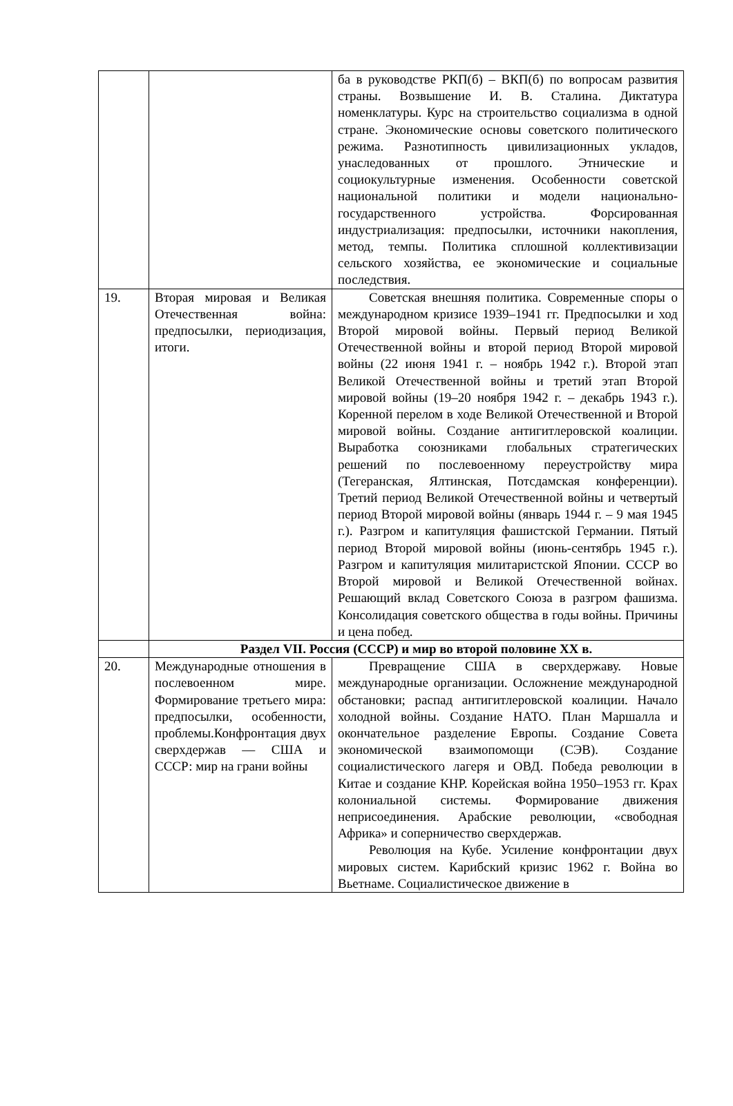| | | ба в руководстве РКП(б) – ВКП(б) по вопросам развития страны. Возвышение И. В. Сталина. Диктатура номенклатуры. Курс на строительство социализма в одной стране. Экономические основы советского политического режима. Разнотипность цивилизационных укладов, унаследованных от прошлого. Этнические и социокультурные изменения. Особенности советской национальной политики и модели национально-государственного устройства. Форсированная индустриализация: предпосылки, источники накопления, метод, темпы. Политика сплошной коллективизации сельского хозяйства, ее экономические и социальные последствия. |
| 19. | Вторая мировая и Великая Отечественная война: предпосылки, периодизация, итоги. | Советская внешняя политика. Современные споры о международном кризисе 1939–1941 гг. Предпосылки и ход Второй мировой войны. Первый период Великой Отечественной войны и второй период Второй мировой войны (22 июня 1941 г. – ноябрь 1942 г.). Второй этап Великой Отечественной войны и третий этап Второй мировой войны (19–20 ноября 1942 г. – декабрь 1943 г.). Коренной перелом в ходе Великой Отечественной и Второй мировой войны. Создание антигитлеровской коалиции. Выработка союзниками глобальных стратегических решений по послевоенному переустройству мира (Тегеранская, Ялтинская, Потсдамская конференции). Третий период Великой Отечественной войны и четвертый период Второй мировой войны (январь 1944 г. – 9 мая 1945 г.). Разгром и капитуляция фашистской Германии. Пятый период Второй мировой войны (июнь-сентябрь 1945 г.). Разгром и капитуляция милитаристской Японии. СССР во Второй мировой и Великой Отечественной войнах. Решающий вклад Советского Союза в разгром фашизма. Консолидация советского обществa в годы войны. Причины и цена побед. |
| | Раздел VII. Россия (СССР) и мир во второй половине XX в. | |
| 20. | Международные отношения в послевоенном мире. Формирование третьего мира: предпосылки, особенности, проблемы.Конфронтация двух сверхдержав — США и СССР: мир на грани войны | Превращение США в сверхдержаву. Новые международные организации. Осложнение международной обстановки; распад антигитлеровской коалиции. Начало холодной войны. Создание НАТО. План Маршалла и окончательное разделение Европы. Создание Совета экономической взаимопомощи (СЭВ). Создание социалистического лагеря и ОВД. Победа революции в Китае и создание КНР. Корейская война 1950–1953 гг. Крах колониальной системы. Формирование движения неприсоединения. Арабские революции, «свободная Африка» и соперничество сверхдержав. Революция на Кубе. Усиление конфронтации двух мировых систем. Карибский кризис 1962 г. Война во Вьетнаме. Социалистическое движение в |